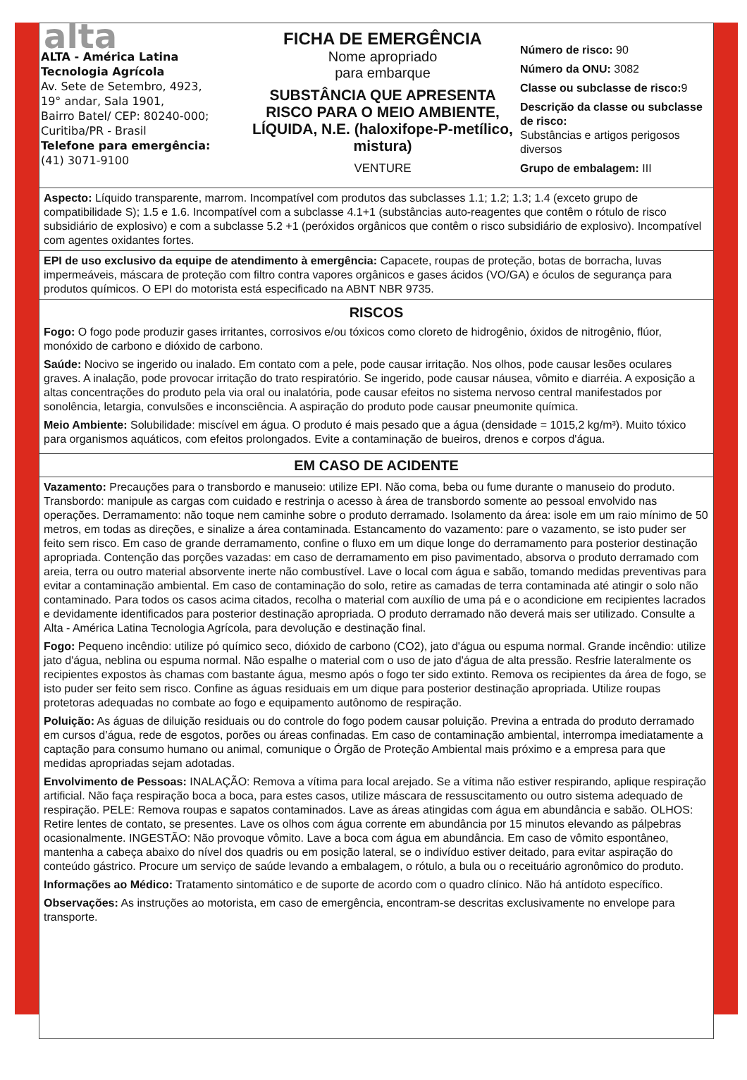alta
ALTA - América Latina
Tecnologia Agrícola
Av. Sete de Setembro, 4923,
19° andar, Sala 1901,
Bairro Batel/ CEP: 80240-000;
Curitiba/PR - Brasil
Telefone para emergência:
(41) 3071-9100
FICHA DE EMERGÊNCIA
Nome apropriado
para embarque
SUBSTÂNCIA QUE APRESENTA RISCO PARA O MEIO AMBIENTE, LÍQUIDA, N.E. (haloxifope-P-metílico, mistura)
VENTURE
Número de risco: 90
Número da ONU: 3082
Classe ou subclasse de risco: 9
Descrição da classe ou subclasse de risco:
Substâncias e artigos perigosos diversos
Grupo de embalagem: III
Aspecto: Líquido transparente, marrom. Incompatível com produtos das subclasses 1.1; 1.2; 1.3; 1.4 (exceto grupo de compatibilidade S); 1.5 e 1.6. Incompatível com a subclasse 4.1+1 (substâncias auto-reagentes que contêm o rótulo de risco subsidiário de explosivo) e com a subclasse 5.2 +1 (peróxidos orgânicos que contêm o risco subsidiário de explosivo). Incompatível com agentes oxidantes fortes.
EPI de uso exclusivo da equipe de atendimento à emergência: Capacete, roupas de proteção, botas de borracha, luvas impermeáveis, máscara de proteção com filtro contra vapores orgânicos e gases ácidos (VO/GA) e óculos de segurança para produtos químicos. O EPI do motorista está especificado na ABNT NBR 9735.
RISCOS
Fogo: O fogo pode produzir gases irritantes, corrosivos e/ou tóxicos como cloreto de hidrogênio, óxidos de nitrogênio, flúor, monóxido de carbono e dióxido de carbono.
Saúde: Nocivo se ingerido ou inalado. Em contato com a pele, pode causar irritação. Nos olhos, pode causar lesões oculares graves. A inalação, pode provocar irritação do trato respiratório. Se ingerido, pode causar náusea, vômito e diarréia. A exposição a altas concentrações do produto pela via oral ou inalatória, pode causar efeitos no sistema nervoso central manifestados por sonolência, letargia, convulsões e inconsciência. A aspiração do produto pode causar pneumonite química.
Meio Ambiente: Solubilidade: miscível em água. O produto é mais pesado que a água (densidade = 1015,2 kg/m³). Muito tóxico para organismos aquáticos, com efeitos prolongados. Evite a contaminação de bueiros, drenos e corpos d'água.
EM CASO DE ACIDENTE
Vazamento: Precauções para o transbordo e manuseio: utilize EPI. Não coma, beba ou fume durante o manuseio do produto. Transbordo: manipule as cargas com cuidado e restrinja o acesso à área de transbordo somente ao pessoal envolvido nas operações. Derramamento: não toque nem caminhe sobre o produto derramado. Isolamento da área: isole em um raio mínimo de 50 metros, em todas as direções, e sinalize a área contaminada. Estancamento do vazamento: pare o vazamento, se isto puder ser feito sem risco. Em caso de grande derramamento, confine o fluxo em um dique longe do derramamento para posterior destinação apropriada. Contenção das porções vazadas: em caso de derramamento em piso pavimentado, absorva o produto derramado com areia, terra ou outro material absorvente inerte não combustível. Lave o local com água e sabão, tomando medidas preventivas para evitar a contaminação ambiental. Em caso de contaminação do solo, retire as camadas de terra contaminada até atingir o solo não contaminado. Para todos os casos acima citados, recolha o material com auxílio de uma pá e o acondicione em recipientes lacrados e devidamente identificados para posterior destinação apropriada. O produto derramado não deverá mais ser utilizado. Consulte a Alta - América Latina Tecnologia Agrícola, para devolução e destinação final.
Fogo: Pequeno incêndio: utilize pó químico seco, dióxido de carbono (CO2), jato d'água ou espuma normal. Grande incêndio: utilize jato d'água, neblina ou espuma normal. Não espalhe o material com o uso de jato d'água de alta pressão. Resfrie lateralmente os recipientes expostos às chamas com bastante água, mesmo após o fogo ter sido extinto. Remova os recipientes da área de fogo, se isto puder ser feito sem risco. Confine as águas residuais em um dique para posterior destinação apropriada. Utilize roupas protetoras adequadas no combate ao fogo e equipamento autônomo de respiração.
Poluição: As águas de diluição residuais ou do controle do fogo podem causar poluição. Previna a entrada do produto derramado em cursos d’água, rede de esgotos, porões ou áreas confinadas. Em caso de contaminação ambiental, interrompa imediatamente a captação para consumo humano ou animal, comunique o Órgão de Proteção Ambiental mais próximo e a empresa para que medidas apropriadas sejam adotadas.
Envolvimento de Pessoas: INALAÇÃO: Remova a vítima para local arejado. Se a vítima não estiver respirando, aplique respiração artificial. Não faça respiração boca a boca, para estes casos, utilize máscara de ressuscitamento ou outro sistema adequado de respiração. PELE: Remova roupas e sapatos contaminados. Lave as áreas atingidas com água em abundância e sabão. OLHOS: Retire lentes de contato, se presentes. Lave os olhos com água corrente em abundância por 15 minutos elevando as pálpebras ocasionalmente. INGESTÃO: Não provoque vômito. Lave a boca com água em abundância. Em caso de vômito espontâneo, mantenha a cabeça abaixo do nível dos quadris ou em posição lateral, se o indivíduo estiver deitado, para evitar aspiração do conteúdo gástrico. Procure um serviço de saúde levando a embalagem, o rótulo, a bula ou o receituário agronômico do produto.
Informações ao Médico: Tratamento sintomático e de suporte de acordo com o quadro clínico. Não há antídoto específico.
Observações: As instruções ao motorista, em caso de emergência, encontram-se descritas exclusivamente no envelope para transporte.